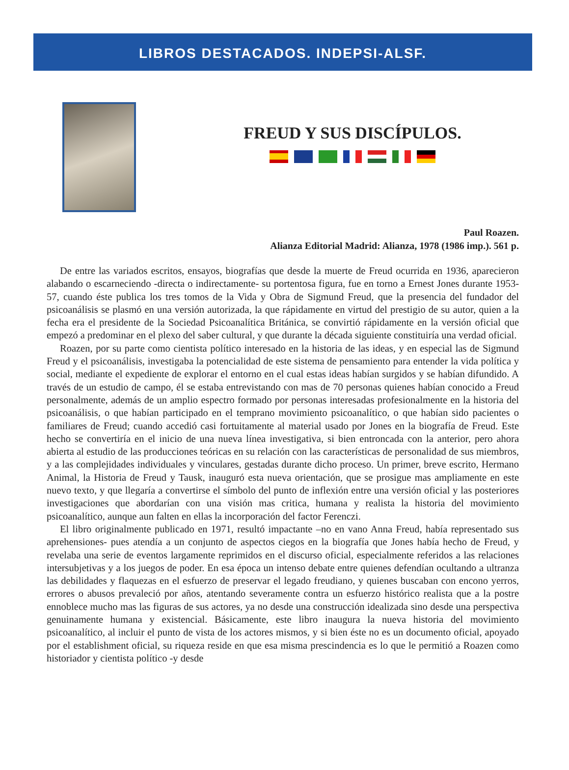LIBROS DESTACADOS. INDEPSI-ALSF.
FREUD Y SUS DISCÍPULOS.
Paul Roazen.
Alianza Editorial Madrid: Alianza, 1978 (1986 imp.). 561 p.
De entre las variados escritos, ensayos, biografías que desde la muerte de Freud ocurrida en 1936, aparecieron alabando o escarneciendo -directa o indirectamente- su portentosa figura, fue en torno a Ernest Jones durante 1953-57, cuando éste publica los tres tomos de la Vida y Obra de Sigmund Freud, que la presencia del fundador del psicoanálisis se plasmó en una versión autorizada, la que rápidamente en virtud del prestigio de su autor, quien a la fecha era el presidente de la Sociedad Psicoanalítica Británica, se convirtió rápidamente en la versión oficial que empezó a predominar en el plexo del saber cultural, y que durante la década siguiente constituiría una verdad oficial.
Roazen, por su parte como cientista político interesado en la historia de las ideas, y en especial las de Sigmund Freud y el psicoanálisis, investigaba la potencialidad de este sistema de pensamiento para entender la vida política y social, mediante el expediente de explorar el entorno en el cual estas ideas habían surgidos y se habían difundido. A través de un estudio de campo, él se estaba entrevistando con mas de 70 personas quienes habían conocido a Freud personalmente, además de un amplio espectro formado por personas interesadas profesionalmente en la historia del psicoanálisis, o que habían participado en el temprano movimiento psicoanalítico, o que habían sido pacientes o familiares de Freud; cuando accedió casi fortuitamente al material usado por Jones en la biografía de Freud. Este hecho se convertiría en el inicio de una nueva línea investigativa, si bien entroncada con la anterior, pero ahora abierta al estudio de las producciones teóricas en su relación con las características de personalidad de sus miembros, y a las complejidades individuales y vinculares, gestadas durante dicho proceso. Un primer, breve escrito, Hermano Animal, la Historia de Freud y Tausk, inauguró esta nueva orientación, que se prosigue mas ampliamente en este nuevo texto, y que llegaría a convertirse el símbolo del punto de inflexión entre una versión oficial y las posteriores investigaciones que abordarían con una visión mas critica, humana y realista la historia del movimiento psicoanalítico, aunque aun falten en ellas la incorporación del factor Ferenczi.
El libro originalmente publicado en 1971, resultó impactante –no en vano Anna Freud, había representado sus aprehensiones- pues atendía a un conjunto de aspectos ciegos en la biografía que Jones había hecho de Freud, y revelaba una serie de eventos largamente reprimidos en el discurso oficial, especialmente referidos a las relaciones intersubjetivas y a los juegos de poder. En esa época un intenso debate entre quienes defendían ocultando a ultranza las debilidades y flaquezas en el esfuerzo de preservar el legado freudiano, y quienes buscaban con encono yerros, errores o abusos prevaleció por años, atentando severamente contra un esfuerzo histórico realista que a la postre ennoblece mucho mas las figuras de sus actores, ya no desde una construcción idealizada sino desde una perspectiva genuinamente humana y existencial. Básicamente, este libro inaugura la nueva historia del movimiento psicoanalítico, al incluir el punto de vista de los actores mismos, y si bien éste no es un documento oficial, apoyado por el establishment oficial, su riqueza reside en que esa misma prescindencia es lo que le permitió a Roazen como historiador y cientista político -y desde